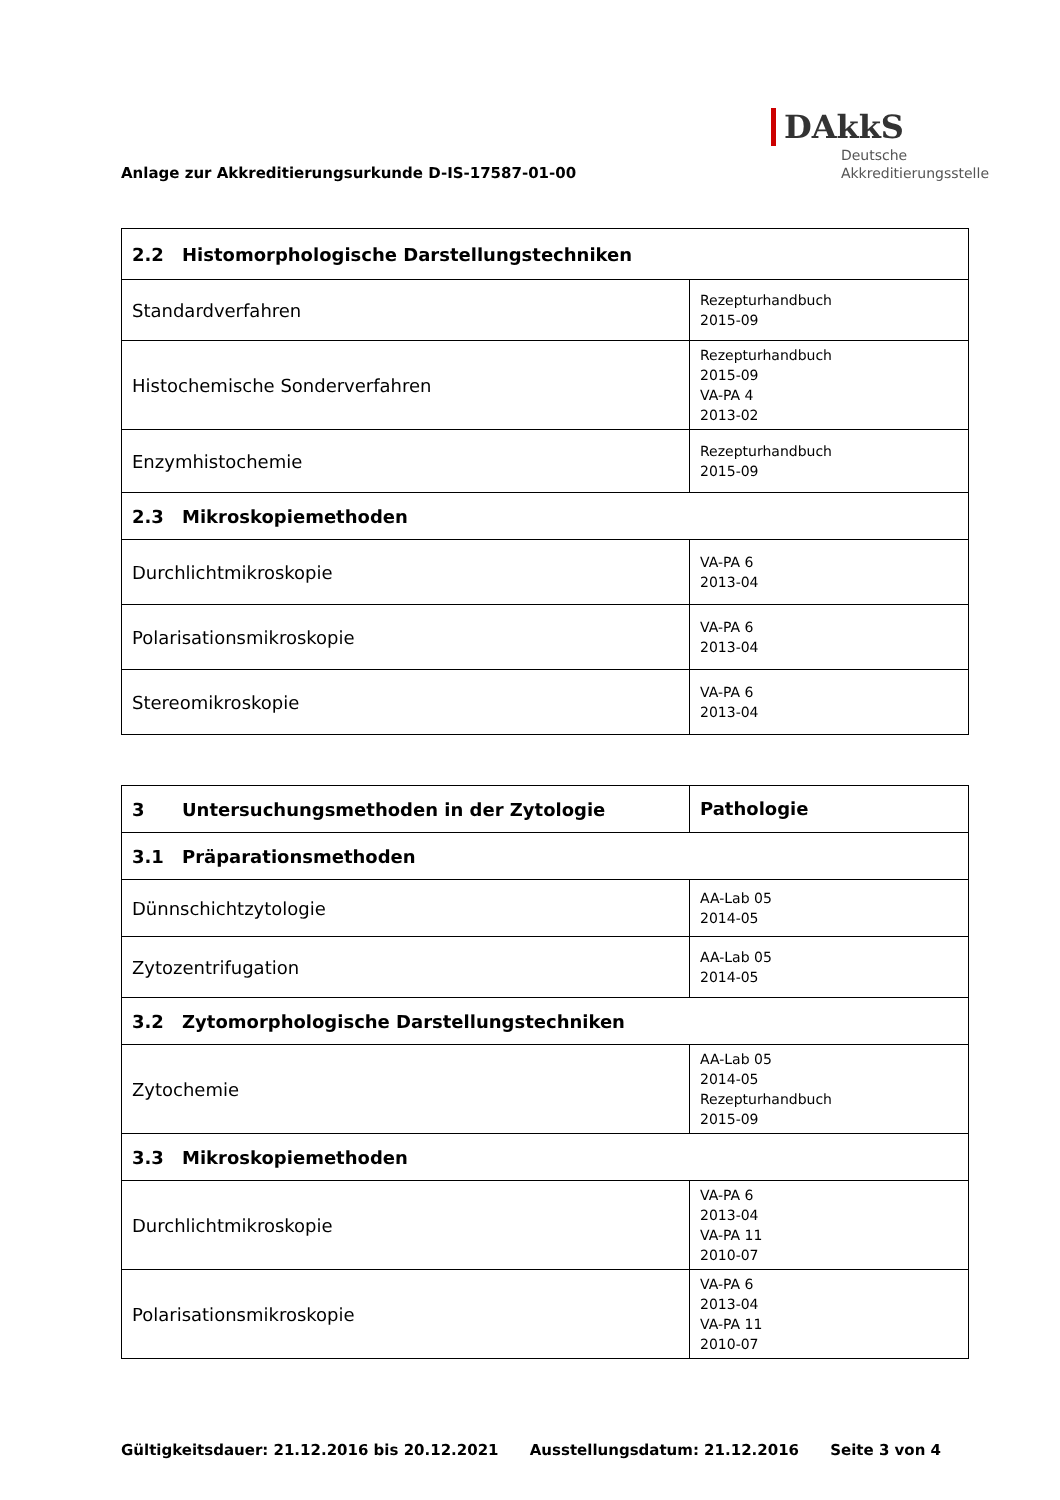Anlage zur Akkreditierungsurkunde D-IS-17587-01-00
DAkkS
Deutsche
Akkreditierungsstelle
| 2.2 Histomorphologische Darstellungstechniken | |
| Standardverfahren | Rezepturhandbuch 2015-09 |
| Histochemische Sonderverfahren | Rezepturhandbuch 2015-09 VA-PA 4 2013-02 |
| Enzymhistochemie | Rezepturhandbuch 2015-09 |
| 2.3 Mikroskopiemethoden | |
| Durchlichtmikroskopie | VA-PA 6 2013-04 |
| Polarisationsmikroskopie | VA-PA 6 2013-04 |
| Stereomikroskopie | VA-PA 6 2013-04 |
| 3 Untersuchungsmethoden in der Zytologie | Pathologie |
| 3.1 Präparationsmethoden | |
| Dünnschichtzytologie | AA-Lab 05 2014-05 |
| Zytozentrifugation | AA-Lab 05 2014-05 |
| 3.2 Zytomorphologische Darstellungstechniken | |
| Zytochemie | AA-Lab 05 2014-05 Rezepturhandbuch 2015-09 |
| 3.3 Mikroskopiemethoden | |
| Durchlichtmikroskopie | VA-PA 6 2013-04 VA-PA 11 2010-07 |
| Polarisationsmikroskopie | VA-PA 6 2013-04 VA-PA 11 2010-07 |
Gültigkeitsdauer: 21.12.2016 bis 20.12.2021 Ausstellungsdatum: 21.12.2016 Seite 3 von 4